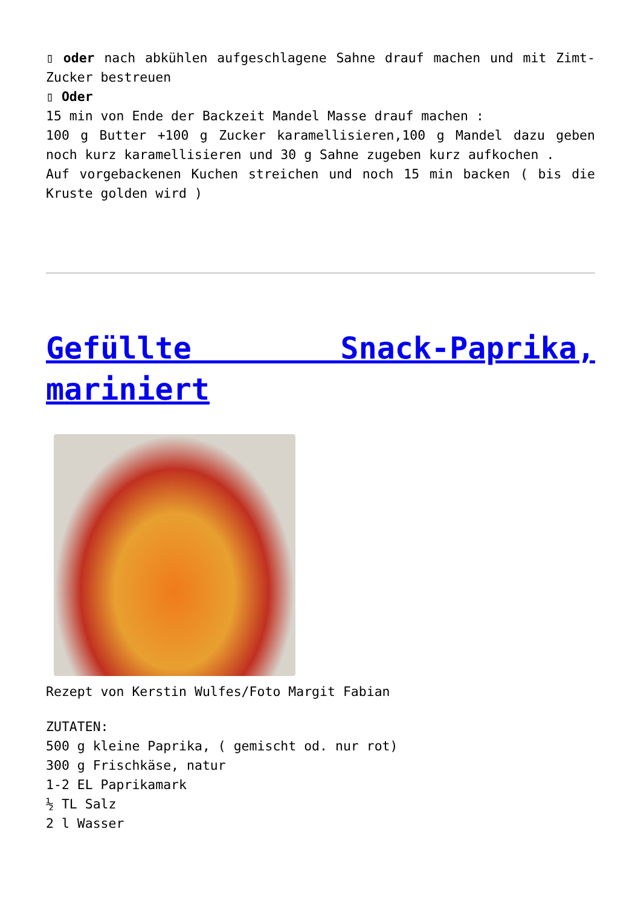▯ oder nach abkühlen aufgeschlagene Sahne drauf machen und mit Zimt-Zucker bestreuen
▯ Oder
15 min von Ende der Backzeit Mandel Masse drauf machen :
100 g Butter +100 g Zucker karamellisieren,100 g Mandel dazu geben noch kurz karamellisieren und 30 g Sahne zugeben kurz aufkochen .
Auf vorgebackenen Kuchen streichen und noch 15 min backen ( bis die Kruste golden wird )
Gefüllte Snack-Paprika, mariniert
Rezept von Kerstin Wulfes/Foto Margit Fabian
ZUTATEN:
500 g kleine Paprika, ( gemischt od. nur rot)
300 g Frischkäse, natur
1-2 EL Paprikamark
½ TL Salz
2 l Wasser